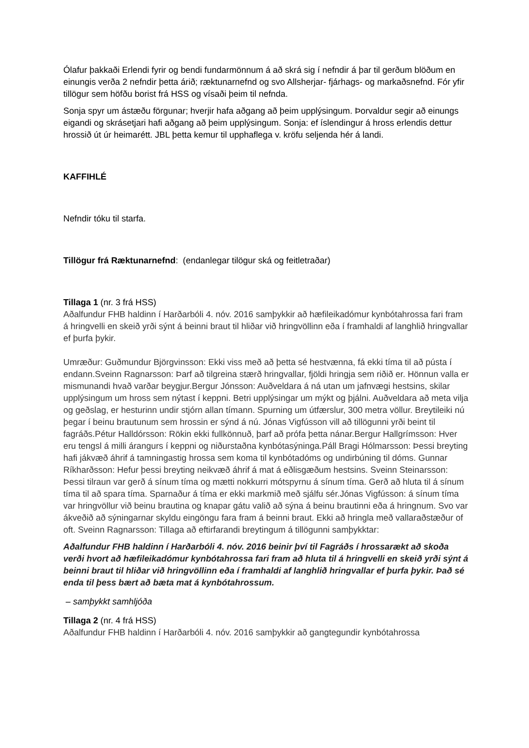Ólafur þakkaði Erlendi fyrir og bendi fundarmönnum á að skrá sig í nefndir á þar til gerðum blöðum en einungis verða 2 nefndir þetta árið; ræktunarnefnd og svo Allsherjar- fjárhags- og markaðsnefnd. Fór yfir tillögur sem höfðu borist frá HSS og vísaði þeim til nefnda.
Sonja spyr um ástæðu förgunar; hverjir hafa aðgang að þeim upplýsingum. Þorvaldur segir að einungs eigandi og skrásetjari hafi aðgang að þeim upplýsingum. Sonja: ef íslendingur á hross erlendis dettur hrossið út úr heimarétt. JBL þetta kemur til upphaflega v. kröfu seljenda hér á landi.
KAFFIHLÉ
Nefndir tóku til starfa.
Tillögur frá Ræktunarnefnd: (endanlegar tilögur ská og feitletraðar)
Tillaga 1 (nr. 3 frá HSS)
Aðalfundur FHB haldinn í Harðarbóli 4. nóv. 2016 samþykkir að hæfileikadómur kynbótahrossa fari fram á hringvelli en skeið yrði sýnt á beinni braut til hliðar við hringvöllinn eða í framhaldi af langhlið hringvallar ef þurfa þykir.
Umræður: Guðmundur Björgvinsson: Ekki viss með að þetta sé hestvænna, fá ekki tíma til að pústa í endann.Sveinn Ragnarsson: Þarf að tilgreina stærð hringvallar, fjöldi hringja sem riðið er. Hönnun valla er mismunandi hvað varðar beygjur.Bergur Jónsson: Auðveldara á ná utan um jafnvægi hestsins, skilar upplýsingum um hross sem nýtast í keppni. Betri upplýsingar um mýkt og þjálni. Auðveldara að meta vilja og geðslag, er hesturinn undir stjórn allan tímann. Spurning um útfærslur, 300 metra völlur. Breytileiki nú þegar í beinu brautunum sem hrossin er sýnd á nú. Jónas Vigfússon vill að tillögunni yrði beint til fagráðs.Pétur Halldórsson: Rökin ekki fullkönnuð, þarf að prófa þetta nánar.Bergur Hallgrímsson: Hver eru tengsl á milli árangurs í keppni og niðurstaðna kynbótasýninga.Páll Bragi Hólmarsson: Þessi breyting hafi jákvæð áhrif á tamningastig hrossa sem koma til kynbótadóms og undirbúning til dóms. Gunnar Ríkharðsson: Hefur þessi breyting neikvæð áhrif á mat á eðlisgæðum hestsins. Sveinn Steinarsson: Þessi tilraun var gerð á sínum tíma og mætti nokkurri mótspyrnu á sínum tíma. Gerð að hluta til á sínum tíma til að spara tíma. Sparnaður á tíma er ekki markmið með sjálfu sér.Jónas Vigfússon: á sínum tíma var hringvöllur við beinu brautina og knapar gátu valið að sýna á beinu brautinni eða á hringnum. Svo var ákveðið að sýningarnar skyldu eingöngu fara fram á beinni braut. Ekki að hringla með vallaraðstæður of oft. Sveinn Ragnarsson: Tillaga að eftirfarandi breytingum á tillögunni samþykktar:
Aðalfundur FHB haldinn í Harðarbóli 4. nóv. 2016 beinir því til Fagráðs í hrossarækt að skoða verði hvort að hæfileikadómur kynbótahrossa fari fram að hluta til á hringvelli en skeið yrði sýnt á beinni braut til hliðar við hringvöllinn eða í framhaldi af langhlið hringvallar ef þurfa þykir. Það sé enda til þess bært að bæta mat á kynbótahrossum.
– samþykkt samhljóða
Tillaga 2 (nr. 4 frá HSS)
Aðalfundur FHB haldinn í Harðarbóli 4. nóv. 2016 samþykkir að gangtegundir kynbótahrossa